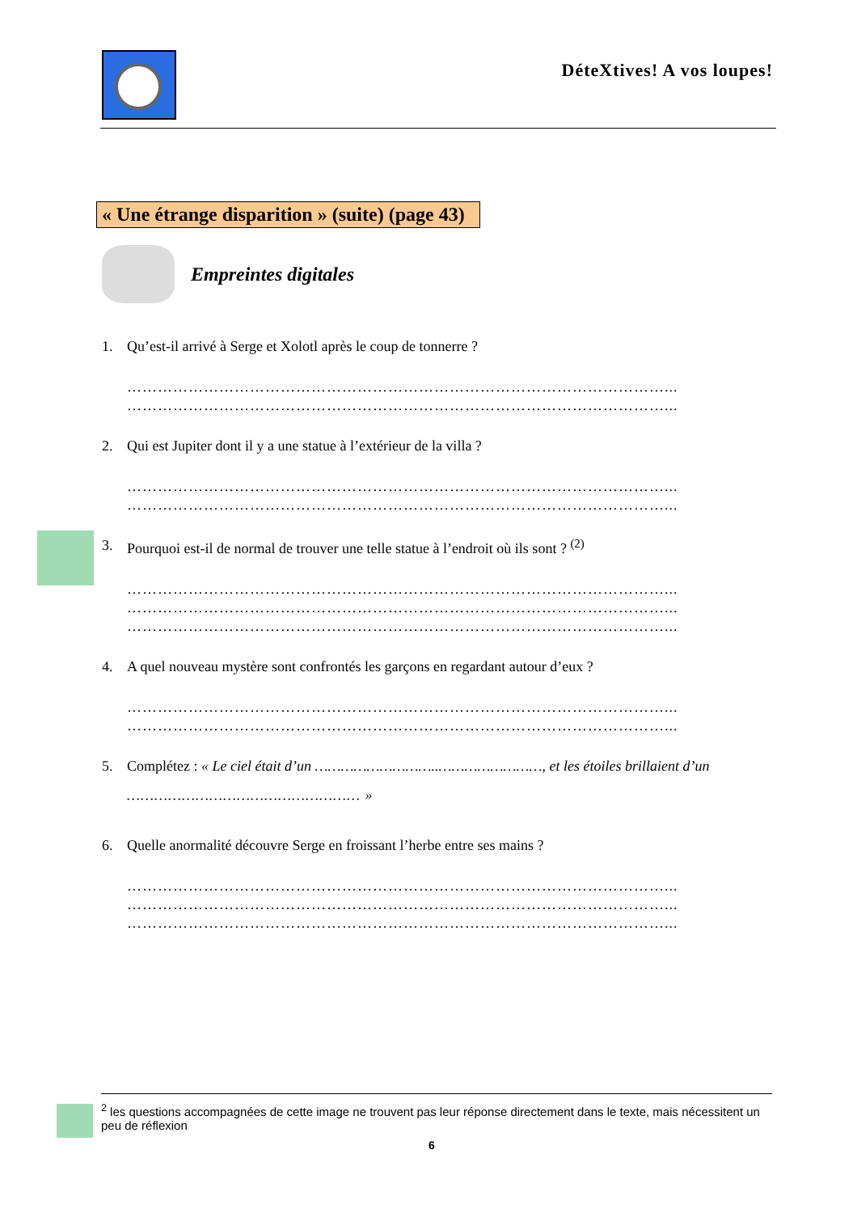DéteXtives! A vos loupes!
« Une étrange disparition » (suite) (page 43)
Empreintes digitales
1. Qu’est-il arrivé à Serge et Xolotl après le coup de tonnerre ?
……………………………………………………………………………………………...
……………………………………………………………………………………………...
2. Qui est Jupiter dont il y a une statue à l’extérieur de la villa ?
……………………………………………………………………………………………...
……………………………………………………………………………………………...
3. Pourquoi est-il de normal de trouver une telle statue à l’endroit où ils sont ? <sup>(2)</sup>
……………………………………………………………………………………………...
……………………………………………………………………………………………...
……………………………………………………………………………………………...
4. A quel nouveau mystère sont confrontés les garçons en regardant autour d’eux ?
……………………………………………………………………………………………...
……………………………………………………………………………………………...
5. Complétez : « Le ciel était d’un ………………………..……………………, et les étoiles brillaient d’un
…………………………………………… »
6. Quelle anormalité découvre Serge en froissant l’herbe entre ses mains ?
……………………………………………………………………………………………...
……………………………………………………………………………………………...
……………………………………………………………………………………………...
<sup>2</sup> les questions accompagnées de cette image ne trouvent pas leur réponse directement dans le texte, mais nécessitent un peu de réflexion
6